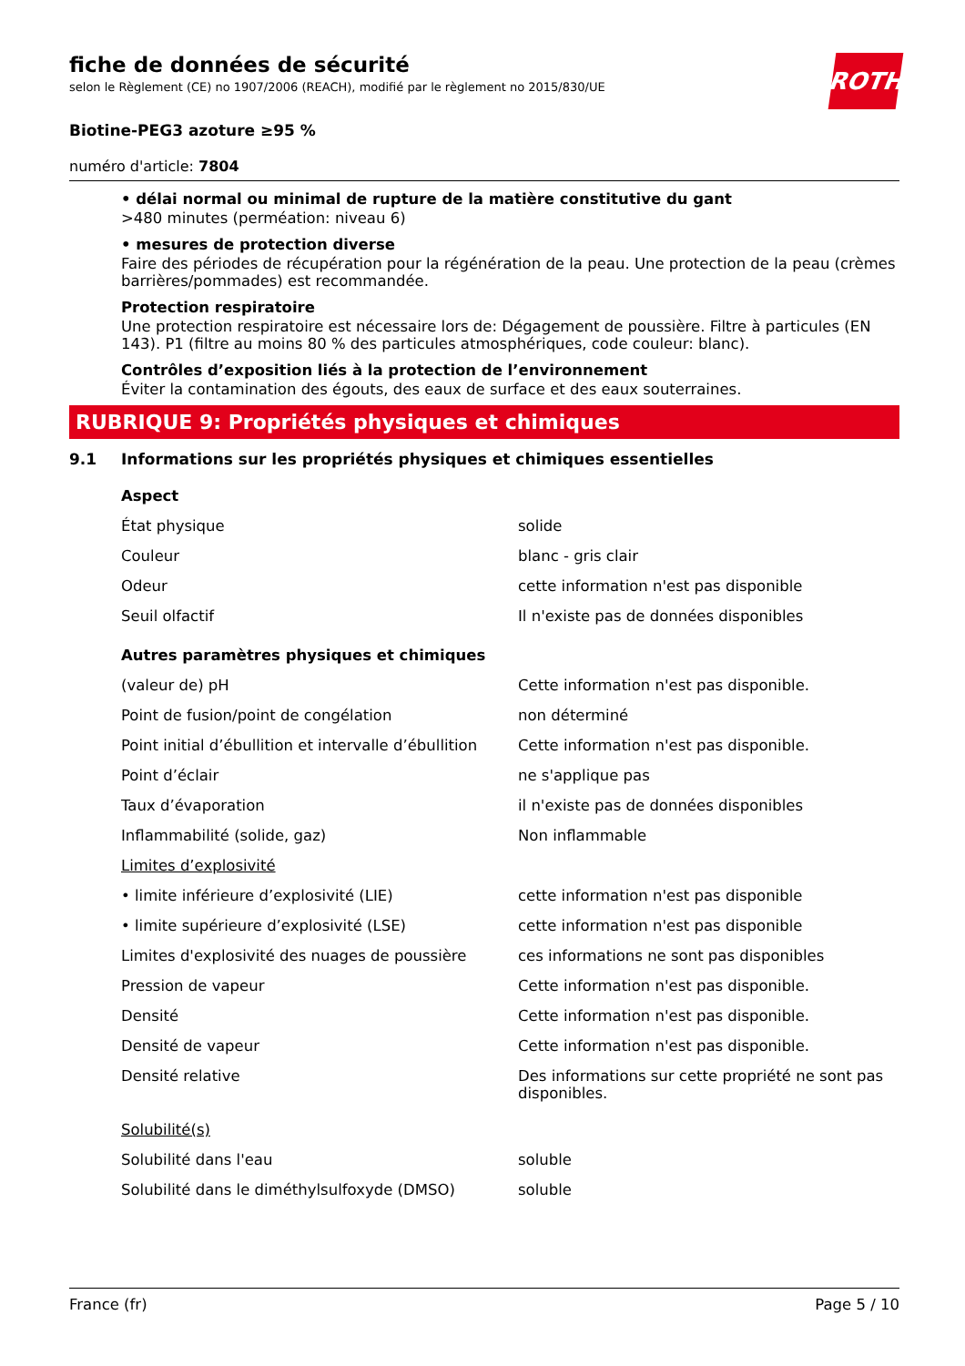ROTH
fiche de données de sécurité
selon le Règlement (CE) no 1907/2006 (REACH), modifié par le règlement no 2015/830/UE
Biotine-PEG3 azoture ≥95 %
numéro d'article: 7804
• délai normal ou minimal de rupture de la matière constitutive du gant
>480 minutes (perméation: niveau 6)
• mesures de protection diverse
Faire des périodes de récupération pour la régénération de la peau. Une protection de la peau (crèmes barrières/pommades) est recommandée.
Protection respiratoire
Une protection respiratoire est nécessaire lors de: Dégagement de poussière. Filtre à particules (EN 143). P1 (filtre au moins 80 % des particules atmosphériques, code couleur: blanc).
Contrôles d’exposition liés à la protection de l’environnement
Éviter la contamination des égouts, des eaux de surface et des eaux souterraines.
RUBRIQUE 9: Propriétés physiques et chimiques
9.1 Informations sur les propriétés physiques et chimiques essentielles
| Aspect | |
| État physique | solide |
| Couleur | blanc - gris clair |
| Odeur | cette information n'est pas disponible |
| Seuil olfactif | Il n'existe pas de données disponibles |
| Autres paramètres physiques et chimiques | |
| (valeur de) pH | Cette information n'est pas disponible. |
| Point de fusion/point de congélation | non déterminé |
| Point initial d’ébullition et intervalle d’ébullition | Cette information n'est pas disponible. |
| Point d’éclair | ne s'applique pas |
| Taux d’évaporation | il n'existe pas de données disponibles |
| Inflammabilité (solide, gaz) | Non inflammable |
| Limites d’explosivité | |
| • limite inférieure d’explosivité (LIE) | cette information n'est pas disponible |
| • limite supérieure d’explosivité (LSE) | cette information n'est pas disponible |
| Limites d'explosivité des nuages de poussière | ces informations ne sont pas disponibles |
| Pression de vapeur | Cette information n'est pas disponible. |
| Densité | Cette information n'est pas disponible. |
| Densité de vapeur | Cette information n'est pas disponible. |
| Densité relative | Des informations sur cette propriété ne sont pas disponibles. |
| Solubilité(s) | |
| Solubilité dans l'eau | soluble |
| Solubilité dans le diméthylsulfoxyde (DMSO) | soluble |
France (fr) Page 5 / 10